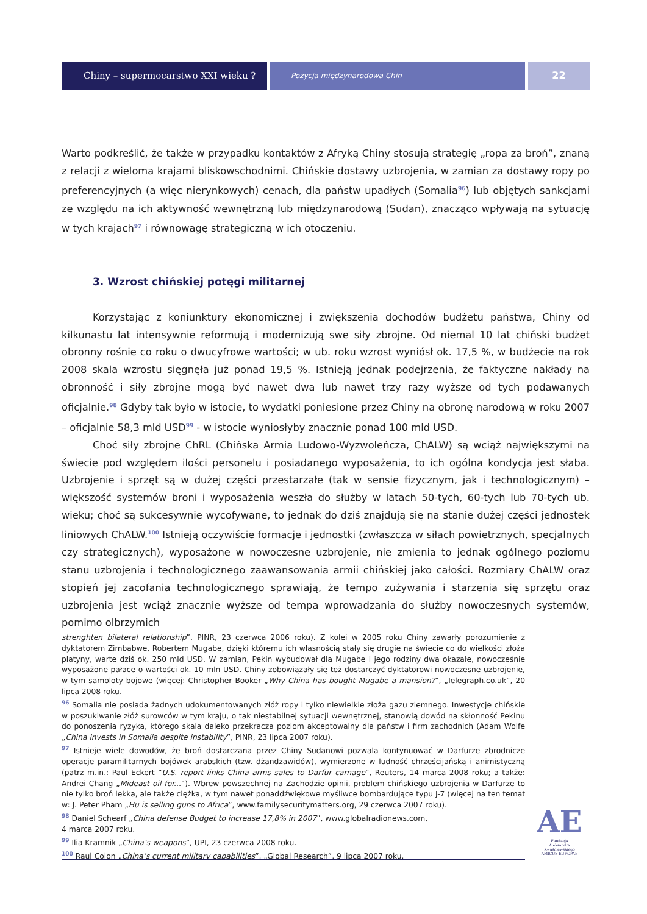Chiny – supermocarstwo XXI wieku ?
Pozycja międzynarodowa Chin
22
Warto podkreślić, że także w przypadku kontaktów z Afryką Chiny stosują strategię „ropa za broń”, znaną z relacji z wieloma krajami bliskowschodnimi. Chińskie dostawy uzbrojenia, w zamian za dostawy ropy po preferencyjnych (a więc nierynkowych) cenach, dla państw upadłych (Somalia<sup>96</sup>) lub objętych sankcjami ze względu na ich aktywność wewnętrzną lub międzynarodową (Sudan), znacząco wpływają na sytuację w tych krajach<sup>97</sup> i równowagę strategiczną w ich otoczeniu.
3. Wzrost chińskiej potęgi militarnej
Korzystając z koniunktury ekonomicznej i zwiększenia dochodów budżetu państwa, Chiny od kilkunastu lat intensywnie reformują i modernizują swe siły zbrojne. Od niemal 10 lat chiński budżet obronny rośnie co roku o dwucyfrowe wartości; w ub. roku wzrost wyniósł ok. 17,5 %, w budżecie na rok 2008 skala wzrostu sięgnęła już ponad 19,5 %. Istnieją jednak podejrzenia, że faktyczne nakłady na obronność i siły zbrojne mogą być nawet dwa lub nawet trzy razy wyższe od tych podawanych oficjalnie.<sup>98</sup> Gdyby tak było w istocie, to wydatki poniesione przez Chiny na obronę narodową w roku 2007 – oficjalnie 58,3 mld USD<sup>99</sup> - w istocie wyniosłyby znacznie ponad 100 mld USD.
Choć siły zbrojne ChRL (Chińska Armia Ludowo-Wyzwoleńcza, ChALW) są wciąż największymi na świecie pod względem ilości personelu i posiadanego wyposażenia, to ich ogólna kondycja jest słaba. Uzbrojenie i sprzęt są w dużej części przestarzałe (tak w sensie fizycznym, jak i technologicznym) – większość systemów broni i wyposażenia weszła do służby w latach 50-tych, 60-tych lub 70-tych ub. wieku; choć są sukcesywnie wycofywane, to jednak do dziś znajdują się na stanie dużej części jednostek liniowych ChALW.<sup>100</sup> Istnieją oczywiście formacje i jednostki (zwłaszcza w siłach powietrznych, specjalnych czy strategicznych), wyposażone w nowoczesne uzbrojenie, nie zmienia to jednak ogólnego poziomu stanu uzbrojenia i technologicznego zaawansowania armii chińskiej jako całości. Rozmiary ChALW oraz stopień jej zacofania technologicznego sprawiają, że tempo zużywania i starzenia się sprzętu oraz uzbrojenia jest wciąż znacznie wyższe od tempa wprowadzania do służby nowoczesnych systemów, pomimo olbrzymich
strenghten bilateral relationship”, PINR, 23 czerwca 2006 roku). Z kolei w 2005 roku Chiny zawarły porozumienie z dyktatorem Zimbabwe, Robertem Mugabe, dzięki któremu ich własnością stały się drugie na świecie co do wielkości złoża platyny, warte dziś ok. 250 mld USD. W zamian, Pekin wybudował dla Mugabe i jego rodziny dwa okazałe, nowocześnie wyposażone pałace o wartości ok. 10 mln USD. Chiny zobowiązały się też dostarczyć dyktatorowi nowoczesne uzbrojenie, w tym samoloty bojowe (więcej: Christopher Booker „Why China has bought Mugabe a mansion?”, „Telegraph.co.uk”, 20 lipca 2008 roku.
<sup>96</sup> Somalia nie posiada żadnych udokumentowanych złóż ropy i tylko niewielkie złoża gazu ziemnego. Inwestycje chińskie w poszukiwanie złóż surowców w tym kraju, o tak niestabilnej sytuacji wewnętrznej, stanowią dowód na skłonność Pekinu do ponoszenia ryzyka, którego skala daleko przekracza poziom akceptowalny dla państw i firm zachodnich (Adam Wolfe „China invests in Somalia despite instability”, PINR, 23 lipca 2007 roku).
<sup>97</sup> Istnieje wiele dowodów, że broń dostarczana przez Chiny Sudanowi pozwala kontynuować w Darfurze zbrodnicze operacje paramilitarnych bojówek arabskich (tzw. dżandżawidów), wymierzone w ludność chrześcijańską i animistyczną (patrz m.in.: Paul Eckert “U.S. report links China arms sales to Darfur carnage”, Reuters, 14 marca 2008 roku; a także: Andrei Chang „Mideast oil for...”). Wbrew powszechnej na Zachodzie opinii, problem chińskiego uzbrojenia w Darfurze to nie tylko broń lekka, ale także ciężka, w tym nawet ponaddźwiękowe myśliwce bombardujące typu J-7 (więcej na ten temat w: J. Peter Pham „Hu is selling guns to Africa”, www.familysecuritymatters.org, 29 czerwca 2007 roku).
<sup>98</sup> Daniel Schearf „China defense Budget to increase 17,8% in 2007”, www.globalradionews.com,
4 marca 2007 roku.
<sup>99</sup> Ilia Kramnik „China’s weapons”, UPI, 23 czerwca 2008 roku.
<sup>100</sup> Raul Colon „China’s current military capabilities”, „Global Research”, 9 lipca 2007 roku.
AE
Fundacja
Aleksandra Kwaśniewskiego
AMICUS EUROPAE